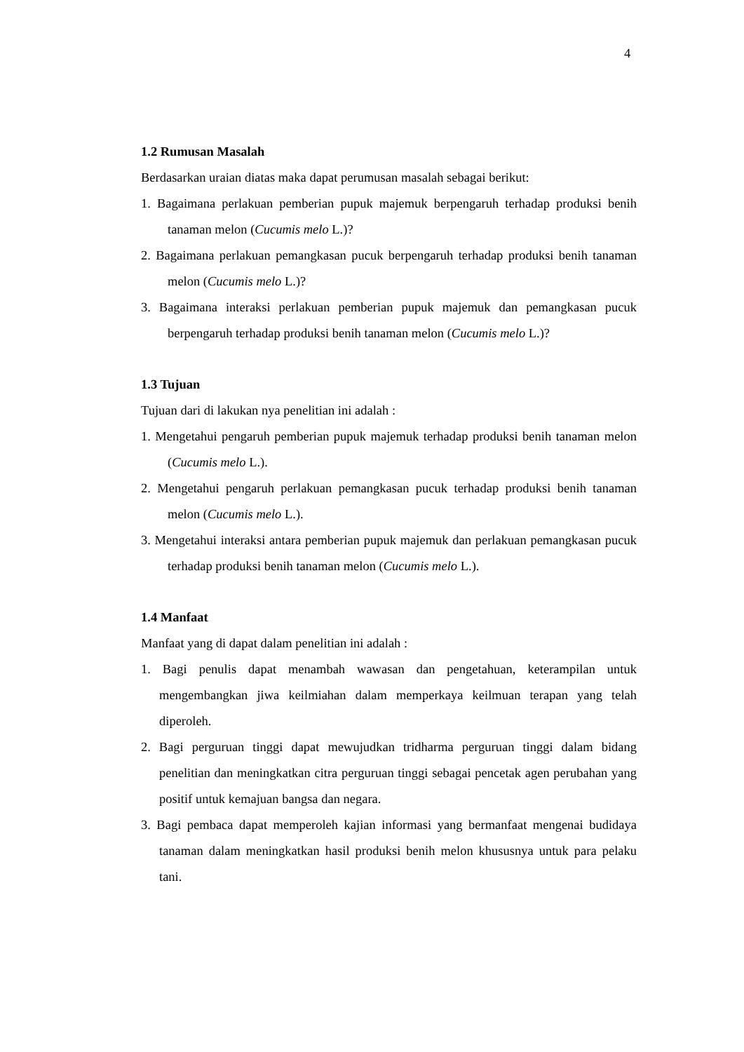4
1.2 Rumusan Masalah
Berdasarkan uraian diatas maka dapat perumusan masalah sebagai berikut:
1. Bagaimana perlakuan pemberian pupuk majemuk berpengaruh terhadap produksi benih tanaman melon (Cucumis melo L.)?
2. Bagaimana perlakuan pemangkasan pucuk berpengaruh terhadap produksi benih tanaman melon (Cucumis melo L.)?
3. Bagaimana interaksi perlakuan pemberian pupuk majemuk dan pemangkasan pucuk berpengaruh terhadap produksi benih tanaman melon (Cucumis melo L.)?
1.3 Tujuan
Tujuan dari di lakukan nya penelitian ini adalah :
1. Mengetahui pengaruh pemberian pupuk majemuk terhadap produksi benih tanaman melon (Cucumis melo L.).
2. Mengetahui pengaruh perlakuan pemangkasan pucuk terhadap produksi benih tanaman melon (Cucumis melo L.).
3. Mengetahui interaksi antara pemberian pupuk majemuk dan perlakuan pemangkasan pucuk terhadap produksi benih tanaman melon (Cucumis melo L.).
1.4 Manfaat
Manfaat yang di dapat dalam penelitian ini adalah :
1. Bagi penulis dapat menambah wawasan dan pengetahuan, keterampilan untuk mengembangkan jiwa keilmiahan dalam memperkaya keilmuan terapan yang telah diperoleh.
2. Bagi perguruan tinggi dapat mewujudkan tridharma perguruan tinggi dalam bidang penelitian dan meningkatkan citra perguruan tinggi sebagai pencetak agen perubahan yang positif untuk kemajuan bangsa dan negara.
3. Bagi pembaca dapat memperoleh kajian informasi yang bermanfaat mengenai budidaya tanaman dalam meningkatkan hasil produksi benih melon khususnya untuk para pelaku tani.